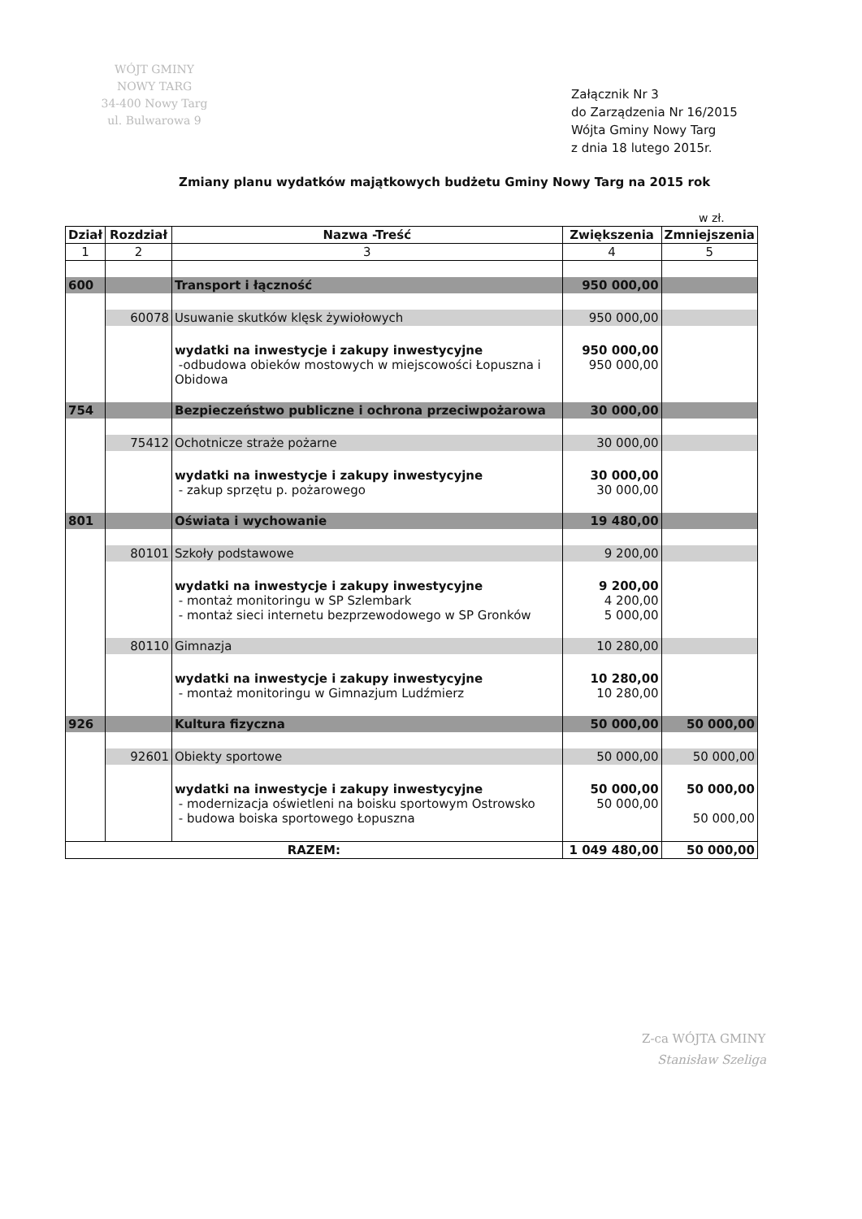WÓJT GMINY
NOWY TARG
34-400 Nowy Targ
ul. Bulwarowa 9
Załącznik Nr 3
do Zarządzenia Nr 16/2015
Wójta Gminy Nowy Targ
z dnia 18 lutego 2015r.
Zmiany planu wydatków majątkowych budżetu Gminy Nowy Targ na 2015 rok
w zł.
| Dział | Rozdział | Nazwa -Treść | Zwiększenia | Zmniejszenia |
| --- | --- | --- | --- | --- |
| 1 | 2 | 3 | 4 | 5 |
| 600 | | Transport i łączność | 950 000,00 | |
| | 60078 | Usuwanie skutków klęsk żywiołowych | 950 000,00 | |
| | | wydatki na inwestycje i zakupy inwestycyjne -odbudowa obieków mostowych w miejscowości Łopuszna i Obidowa | 950 000,00 950 000,00 | |
| 754 | | Bezpieczeństwo publiczne i ochrona przeciwpożarowa | 30 000,00 | |
| | 75412 | Ochotnicze straże pożarne | 30 000,00 | |
| | | wydatki na inwestycje i zakupy inwestycyjne - zakup sprzętu p. pożarowego | 30 000,00 30 000,00 | |
| 801 | | Oświata i wychowanie | 19 480,00 | |
| | 80101 | Szkoły podstawowe | 9 200,00 | |
| | | wydatki na inwestycje i zakupy inwestycyjne - montaż monitoringu w SP Szlembark - montaż sieci internetu bezprzewodowego w SP Gronków | 9 200,00 4 200,00 5 000,00 | |
| | 80110 | Gimnazja | 10 280,00 | |
| | | wydatki na inwestycje i zakupy inwestycyjne - montaż monitoringu w Gimnazjum Ludźmierz | 10 280,00 10 280,00 | |
| 926 | | Kultura fizyczna | 50 000,00 | 50 000,00 |
| | 92601 | Obiekty sportowe | 50 000,00 | 50 000,00 |
| | | wydatki na inwestycje i zakupy inwestycyjne - modernizacja oświetleni na boisku sportowym Ostrowsko - budowa boiska sportowego Łopuszna | 50 000,00 50 000,00 | 50 000,00 50 000,00 |
| RAZEM: | | | 1 049 480,00 | 50 000,00 |
Z-ca WÓJTA GMINY
Stanisław Szeliga